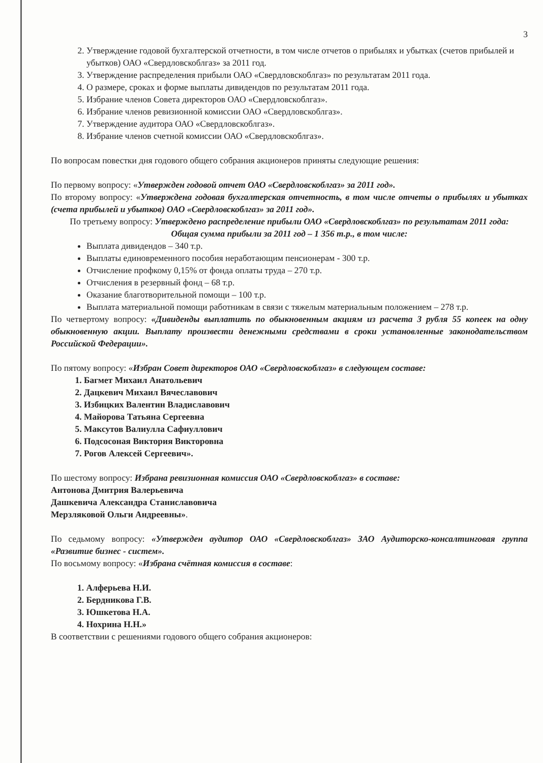3
2. Утверждение годовой бухгалтерской отчетности, в том числе отчетов о прибылях и убытках (счетов прибылей и убытков) ОАО «Свердловскоблгаз» за 2011 год.
3. Утверждение распределения прибыли ОАО «Свердловскоблгаз» по результатам 2011 года.
4. О размере, сроках и форме выплаты дивидендов по результатам 2011 года.
5. Избрание членов Совета директоров ОАО «Свердловскоблгаз».
6. Избрание членов ревизионной комиссии ОАО «Свердловскоблгаз».
7. Утверждение аудитора ОАО «Свердловскоблгаз».
8. Избрание членов счетной комиссии ОАО «Свердловскоблгаз».
По вопросам повестки дня годового общего собрания акционеров приняты следующие решения:
По первому вопросу: «Утвержден годовой отчет ОАО «Свердловскоблгаз» за 2011 год».
По второму вопросу: «Утверждена годовая бухгалтерская отчетность, в том числе отчеты о прибылях и убытках (счета прибылей и убытков) ОАО «Свердловскоблгаз» за 2011 год».
По третьему вопросу: Утверждено распределение прибыли ОАО «Свердловскоблгаз» по результатам 2011 года:
Общая сумма прибыли за 2011 год – 1 356 т.р., в том числе:
Выплата дивидендов – 340 т.р.
Выплаты единовременного пособия неработающим пенсионерам - 300 т.р.
Отчисление профкому 0,15% от фонда оплаты труда – 270 т.р.
Отчисления в резервный фонд – 68 т.р.
Оказание благотворительной помощи – 100 т.р.
Выплата материальной помощи работникам в связи с тяжелым материальным положением – 278 т.р.
По четвертому вопросу: «Дивиденды выплатить по обыкновенным акциям из расчета 3 рубля 55 копеек на одну обыкновенную акции. Выплату произвести денежными средствами в сроки установленные законодательством Российской Федерации».
По пятому вопросу: «Избран Совет директоров ОАО «Свердловскоблгаз» в следующем составе:
1. Багмет Михаил Анатольевич
2. Дацкевич Михаил Вячеславович
3. Избицких Валентин Владиславович
4. Майорова Татьяна Сергеевна
5. Максутов Валиулла Сафиуллович
6. Подсосоная Виктория Викторовна
7. Рогов Алексей Сергеевич».
По шестому вопросу: Избрана ревизионная комиссия ОАО «Свердловскоблгаз» в составе:
Антонова Дмитрия Валерьевича
Дашкевича Александра Станиславовича
Мерзляковой Ольги Андреевны».
По седьмому вопросу: «Утвержден аудитор ОАО «Свердловскоблгаз» ЗАО Аудиторско-консалтинговая группа «Развитие бизнес - систем».
По восьмому вопросу: «Избрана счётная комиссия в составе:
1. Алферьева Н.И.
2. Бердникова Г.В.
3. Юшкетова Н.А.
4. Нохрина Н.Н.»
В соответствии с решениями годового общего собрания акционеров: